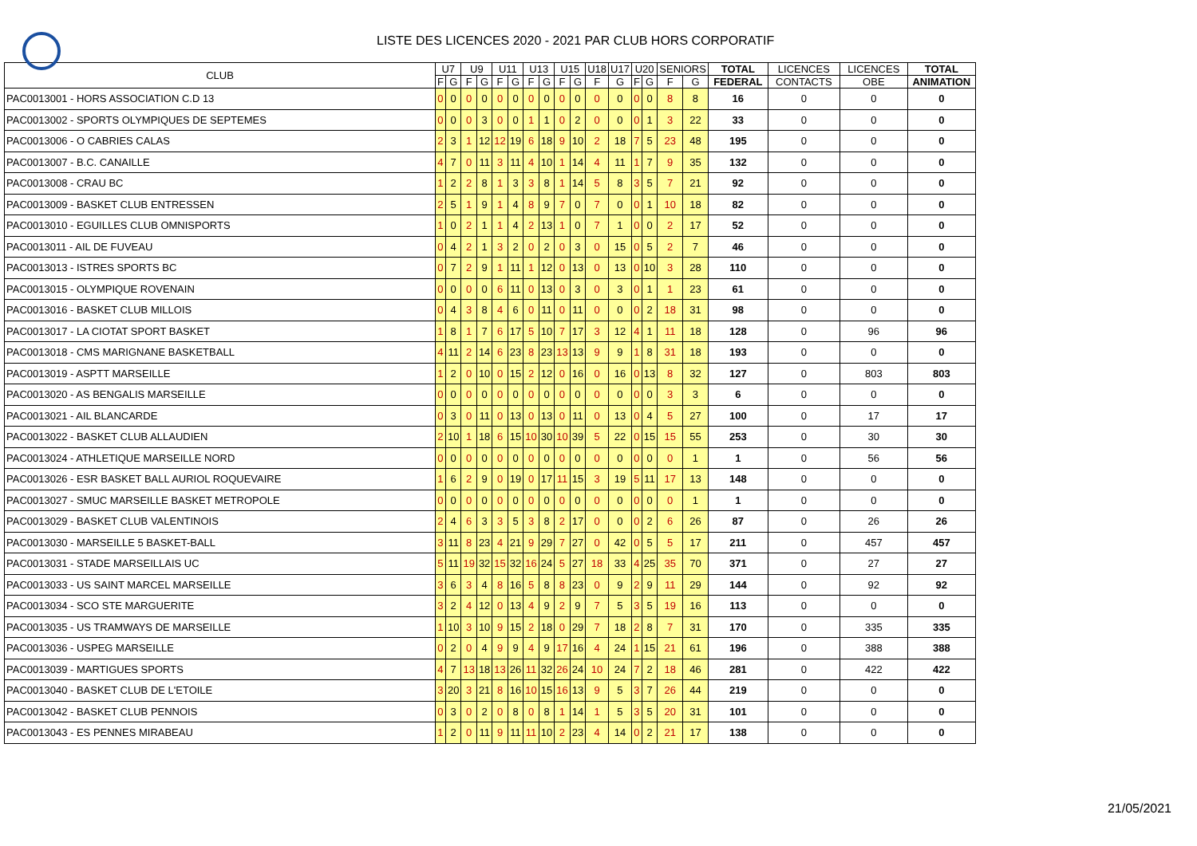LISTE DES LICENCES 2020 - 2021 PAR CLUB HORS CORPORATIF
| CLUB | U7 | | U9 | | U11 | | U13 | | U15 | | U18 | U17 | U20 | | SENIORS | | TOTAL | LICENCES | LICENCES | TOTAL |
| --- | --- | --- | --- | --- | --- | --- | --- | --- | --- | --- | --- | --- | --- | --- | --- | --- | --- | --- | --- | --- |
| | F | G | F | G | F | G | F | G | F | G | F | G | F | G | F | G | FEDERAL | CONTACTS | OBE | ANIMATION |
| PAC0013001 - HORS ASSOCIATION C.D 13 | 0 | 0 | 0 | 0 | 0 | 0 | 0 | 0 | 0 | 0 | 0 | 0 | 0 | 0 | 8 | 8 | 16 | 0 | 0 | 0 |
| PAC0013002 - SPORTS OLYMPIQUES DE SEPTEMES | 0 | 0 | 0 | 3 | 0 | 0 | 1 | 1 | 0 | 2 | 0 | 0 | 0 | 1 | 3 | 22 | 33 | 0 | 0 | 0 |
| PAC0013006 - O CABRIES CALAS | 2 | 3 | 1 | 12 | 12 | 19 | 6 | 18 | 9 | 10 | 2 | 18 | 7 | 5 | 23 | 48 | 195 | 0 | 0 | 0 |
| PAC0013007 - B.C. CANAILLE | 4 | 7 | 0 | 11 | 3 | 11 | 4 | 10 | 1 | 14 | 4 | 11 | 1 | 7 | 9 | 35 | 132 | 0 | 0 | 0 |
| PAC0013008 - CRAU BC | 1 | 2 | 2 | 8 | 1 | 3 | 3 | 8 | 1 | 14 | 5 | 8 | 3 | 5 | 7 | 21 | 92 | 0 | 0 | 0 |
| PAC0013009 - BASKET CLUB ENTRESSEN | 2 | 5 | 1 | 9 | 1 | 4 | 8 | 9 | 7 | 0 | 7 | 0 | 0 | 1 | 10 | 18 | 82 | 0 | 0 | 0 |
| PAC0013010 - EGUILLES CLUB OMNISPORTS | 1 | 0 | 2 | 1 | 1 | 4 | 2 | 13 | 1 | 0 | 7 | 1 | 0 | 0 | 2 | 17 | 52 | 0 | 0 | 0 |
| PAC0013011 - AIL DE FUVEAU | 0 | 4 | 2 | 1 | 3 | 2 | 0 | 2 | 0 | 3 | 0 | 15 | 0 | 5 | 2 | 7 | 46 | 0 | 0 | 0 |
| PAC0013013 - ISTRES SPORTS BC | 0 | 7 | 2 | 9 | 1 | 11 | 1 | 12 | 0 | 13 | 0 | 13 | 0 | 10 | 3 | 28 | 110 | 0 | 0 | 0 |
| PAC0013015 - OLYMPIQUE ROVENAIN | 0 | 0 | 0 | 0 | 6 | 11 | 0 | 13 | 0 | 3 | 0 | 3 | 0 | 1 | 1 | 23 | 61 | 0 | 0 | 0 |
| PAC0013016 - BASKET CLUB MILLOIS | 0 | 4 | 3 | 8 | 4 | 6 | 0 | 11 | 0 | 11 | 0 | 0 | 0 | 2 | 18 | 31 | 98 | 0 | 0 | 0 |
| PAC0013017 - LA CIOTAT SPORT BASKET | 1 | 8 | 1 | 7 | 6 | 17 | 5 | 10 | 7 | 17 | 3 | 12 | 4 | 1 | 11 | 18 | 128 | 0 | 96 | 96 |
| PAC0013018 - CMS MARIGNANE BASKETBALL | 4 | 11 | 2 | 14 | 6 | 23 | 8 | 23 | 13 | 13 | 9 | 9 | 1 | 8 | 31 | 18 | 193 | 0 | 0 | 0 |
| PAC0013019 - ASPTT MARSEILLE | 1 | 2 | 0 | 10 | 0 | 15 | 2 | 12 | 0 | 16 | 0 | 16 | 0 | 13 | 8 | 32 | 127 | 0 | 803 | 803 |
| PAC0013020 - AS BENGALIS MARSEILLE | 0 | 0 | 0 | 0 | 0 | 0 | 0 | 0 | 0 | 0 | 0 | 0 | 0 | 0 | 3 | 3 | 6 | 0 | 0 | 0 |
| PAC0013021 - AIL BLANCARDE | 0 | 3 | 0 | 11 | 0 | 13 | 0 | 13 | 0 | 11 | 0 | 13 | 0 | 4 | 5 | 27 | 100 | 0 | 17 | 17 |
| PAC0013022 - BASKET CLUB ALLAUDIEN | 2 | 10 | 1 | 18 | 6 | 15 | 10 | 30 | 10 | 39 | 5 | 22 | 0 | 15 | 15 | 55 | 253 | 0 | 30 | 30 |
| PAC0013024 - ATHLETIQUE MARSEILLE NORD | 0 | 0 | 0 | 0 | 0 | 0 | 0 | 0 | 0 | 0 | 0 | 0 | 0 | 0 | 0 | 1 | 1 | 0 | 56 | 56 |
| PAC0013026 - ESR BASKET BALL AURIOL ROQUEVAIRE | 1 | 6 | 2 | 9 | 0 | 19 | 0 | 17 | 11 | 15 | 3 | 19 | 5 | 11 | 17 | 13 | 148 | 0 | 0 | 0 |
| PAC0013027 - SMUC MARSEILLE BASKET METROPOLE | 0 | 0 | 0 | 0 | 0 | 0 | 0 | 0 | 0 | 0 | 0 | 0 | 0 | 0 | 0 | 1 | 1 | 0 | 0 | 0 |
| PAC0013029 - BASKET CLUB VALENTINOIS | 2 | 4 | 6 | 3 | 3 | 5 | 3 | 8 | 2 | 17 | 0 | 0 | 0 | 2 | 6 | 26 | 87 | 0 | 26 | 26 |
| PAC0013030 - MARSEILLE 5 BASKET-BALL | 3 | 11 | 8 | 23 | 4 | 21 | 9 | 29 | 7 | 27 | 0 | 42 | 0 | 5 | 5 | 17 | 211 | 0 | 457 | 457 |
| PAC0013031 - STADE MARSEILLAIS UC | 5 | 11 | 19 | 32 | 15 | 32 | 16 | 24 | 5 | 27 | 18 | 33 | 4 | 25 | 35 | 70 | 371 | 0 | 27 | 27 |
| PAC0013033 - US SAINT MARCEL MARSEILLE | 3 | 6 | 3 | 4 | 8 | 16 | 5 | 8 | 8 | 23 | 0 | 9 | 2 | 9 | 11 | 29 | 144 | 0 | 92 | 92 |
| PAC0013034 - SCO STE MARGUERITE | 3 | 2 | 4 | 12 | 0 | 13 | 4 | 9 | 2 | 9 | 7 | 5 | 3 | 5 | 19 | 16 | 113 | 0 | 0 | 0 |
| PAC0013035 - US TRAMWAYS DE MARSEILLE | 1 | 10 | 3 | 10 | 9 | 15 | 2 | 18 | 0 | 29 | 7 | 18 | 2 | 8 | 7 | 31 | 170 | 0 | 335 | 335 |
| PAC0013036 - USPEG MARSEILLE | 0 | 2 | 0 | 4 | 9 | 9 | 4 | 9 | 17 | 16 | 4 | 24 | 1 | 15 | 21 | 61 | 196 | 0 | 388 | 388 |
| PAC0013039 - MARTIGUES SPORTS | 4 | 7 | 13 | 18 | 13 | 26 | 11 | 32 | 26 | 24 | 10 | 24 | 7 | 2 | 18 | 46 | 281 | 0 | 422 | 422 |
| PAC0013040 - BASKET CLUB DE L'ETOILE | 3 | 20 | 3 | 21 | 8 | 16 | 10 | 15 | 16 | 13 | 9 | 5 | 3 | 7 | 26 | 44 | 219 | 0 | 0 | 0 |
| PAC0013042 - BASKET CLUB PENNOIS | 0 | 3 | 0 | 2 | 0 | 8 | 0 | 8 | 1 | 14 | 1 | 5 | 3 | 5 | 20 | 31 | 101 | 0 | 0 | 0 |
| PAC0013043 - ES PENNES MIRABEAU | 1 | 2 | 0 | 11 | 9 | 11 | 11 | 10 | 2 | 23 | 4 | 14 | 0 | 2 | 21 | 17 | 138 | 0 | 0 | 0 |
21/05/2021